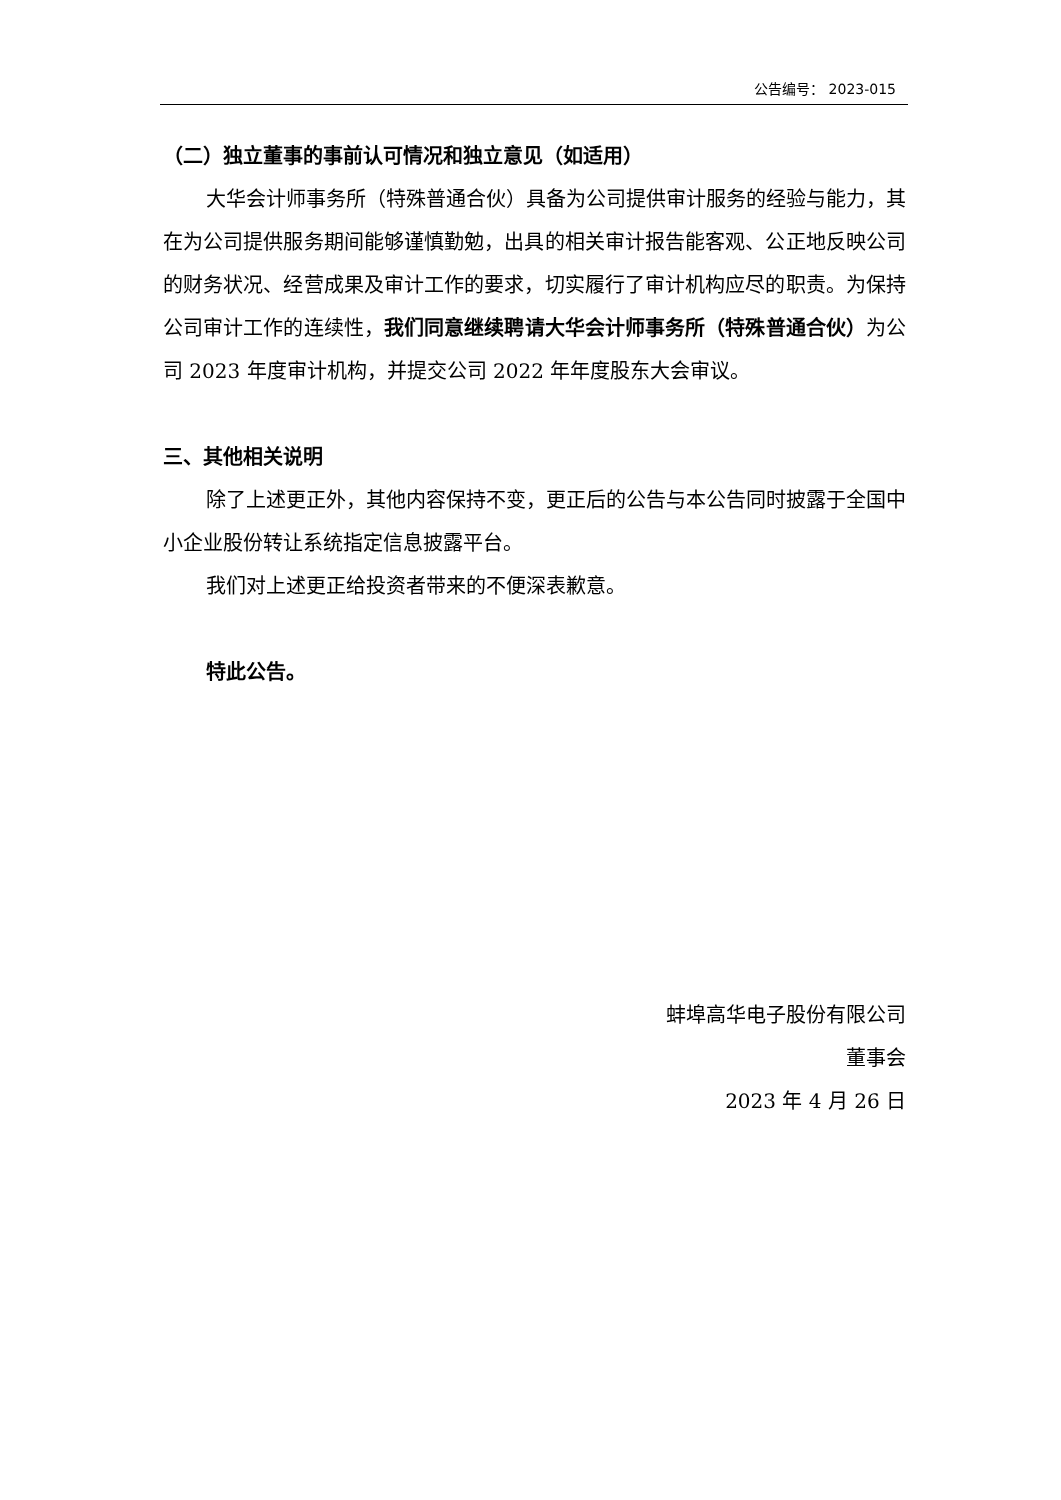公告编号： 2023-015
（二）独立董事的事前认可情况和独立意见（如适用）
大华会计师事务所（特殊普通合伙）具备为公司提供审计服务的经验与能力，其在为公司提供服务期间能够谨慎勤勉，出具的相关审计报告能客观、公正地反映公司的财务状况、经营成果及审计工作的要求，切实履行了审计机构应尽的职责。为保持公司审计工作的连续性，我们同意继续聘请大华会计师事务所（特殊普通合伙）为公司 2023 年度审计机构，并提交公司 2022 年年度股东大会审议。
三、其他相关说明
除了上述更正外，其他内容保持不变，更正后的公告与本公告同时披露于全国中小企业股份转让系统指定信息披露平台。
我们对上述更正给投资者带来的不便深表歉意。
特此公告。
蚌埠高华电子股份有限公司
董事会
2023 年 4 月 26 日